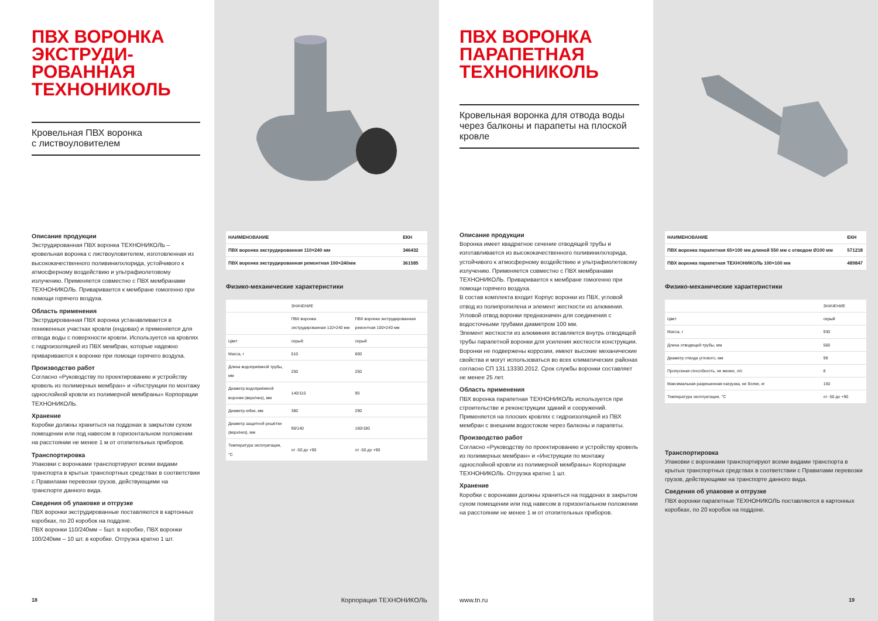ПВХ ВОРОНКА ЭКСТРУДИ-РОВАННАЯ ТЕХНОНИКОЛЬ
Кровельная ПВХ воронка
с листвоуловителем
Описание продукции
Экструдированная ПВХ воронка ТЕХНОНИКОЛЬ – кровельная воронка с листвоуловителем, изготовленная из высококачественного поливинилхлорида, устойчивого к атмосферному воздействию и ультрафиолетовому излучению. Применяется совместно с ПВХ мембранами ТЕХНОНИКОЛЬ. Приваривается к мембране гомогенно при помощи горячего воздуха.
Область применения
Экструдированная ПВХ воронка устанавливается в пониженных участках кровли (ендовах) и применяется для отвода воды с поверхности кровли. Используется на кровлях с гидроизоляцией из ПВХ мембран, которые надежно привариваются к воронке при помощи горячего воздуха.
Производство работ
Согласно «Руководству по проектированию и устройству кровель из полимерных мембран» и «Инструкции по монтажу однослойной кровли из полимерной мембраны» Корпорации ТЕХНОНИКОЛЬ.
Хранение
Коробки должны храниться на поддонах в закрытом сухом помещении или под навесом в горизонтальном положении на расстоянии не менее 1 м от отопительных приборов.
Транспортировка
Упаковки с воронками транспортируют всеми видами транспорта в крытых транспортных средствах в соответствии с Правилами перевозки грузов, действующими на транспорте данного вида.
Сведения об упаковке и отгрузке
ПВХ воронки экструдированные поставляются в картонных коробках, по 20 коробок на поддоне.
ПВХ воронки 110/240мм – 5шт. в коробке, ПВХ воронки 100/240мм – 10 шт. в коробке. Отгрузка кратно 1 шт.
18
| НАИМЕНОВАНИЕ | ЕКН |
| --- | --- |
| ПВХ воронка экструдированная 110×240 мм | 346432 |
| ПВХ воронка экструдированная ремонтная 100×240мм | 361585 |
Физико-механические характеристики
| | ЗНАЧЕНИЕ | |
| | ПВХ воронка экструдированная 110×240 мм | ПВХ воронка экструдированная ремонтная 100×240 мм |
| Цвет | серый | серый |
| Масса, г | 510 | 600 |
| Длина водоприёмной трубы, мм | 250 | 250 |
| Диаметр водоприёмной воронки (верх/низ), мм | 140/110 | 90 |
| Диаметр юбки, мм | 380 | 290 |
| Диаметр защитной решётки (верх/низ), мм | 90/140 | 160/180 |
| Температура эксплуатации, °С | от -50 до +90 | от -50 до +90 |
Корпорация ТЕХНОНИКОЛЬ
ПВХ ВОРОНКА ПАРАПЕТНАЯ ТЕХНОНИКОЛЬ
Кровельная воронка для отвода воды через балконы и парапеты на плоской кровле
Описание продукции
Воронка имеет квадратное сечение отводящей трубы и изготавливается из высококачественного поливинилхлорида, устойчивого к атмосферному воздействию и ультрафиолетовому излучению. Применяется совместно с ПВХ мембранами ТЕХНОНИКОЛЬ. Приваривается к мембране гомогенно при помощи горячего воздуха.
В состав комплекта входит Корпус воронки из ПВХ, угловой отвод из полипропилена и элемент жесткости из алюминия. Угловой отвод воронки предназначен для соединения с водосточными трубами диаметром 100 мм.
Элемент жесткости из алюминия вставляется внутрь отводящей трубы парапетной воронки для усиления жесткости конструкции.
Воронки не подвержены коррозии, имеют высокие механические свойства и могут использоваться во всех климатических районах согласно СП 131.13330.2012. Срок службы воронки составляет не менее 25 лет.
Область применения
ПВХ воронка парапетная ТЕХНОНИКОЛЬ используется при строительстве и реконструкции зданий и сооружений. Применяется на плоских кровлях с гидроизоляцией из ПВХ мембран с внешним водостоком через балконы и парапеты.
Производство работ
Согласно «Руководству по проектированию и устройству кровель из полимерных мембран» и «Инструкции по монтажу однослойной кровли из полимерной мембраны» Корпорации ТЕХНОНИКОЛЬ. Отгрузка кратно 1 шт.
Хранение
Коробки с воронками должны храниться на поддонах в закрытом сухом помещении или под навесом в горизонтальном положении на расстоянии не менее 1 м от отопительных приборов.
www.tn.ru
| НАИМЕНОВАНИЕ | ЕКН |
| --- | --- |
| ПВХ воронка парапетная 65×100 мм длиной 550 мм с отводом Ø100 мм | 571218 |
| ПВХ воронка парапетная ТЕХНОНИКОЛЬ 100×100 мм | 489847 |
Физико-механические характеристики
| | ЗНАЧЕНИЕ |
| Цвет | серый |
| Масса, г | 930 |
| Длина отводящей трубы, мм | 560 |
| Диаметр отвода углового, мм | 99 |
| Пропускная способность, не менее, л/с | 8 |
| Максимальная разрешенная нагрузка, не более, кг | 150 |
| Температура эксплуатации, °С | от -50 до +90 |
Транспортировка
Упаковки с воронками транспортируют всеми видами транспорта в крытых транспортных средствах в соответствии с Правилами перевозки грузов, действующими на транспорте данного вида.
Сведения об упаковке и отгрузке
ПВХ воронки парапетные ТЕХНОНИКОЛЬ поставляются в картонных коробках, по 20 коробок на поддоне.
19